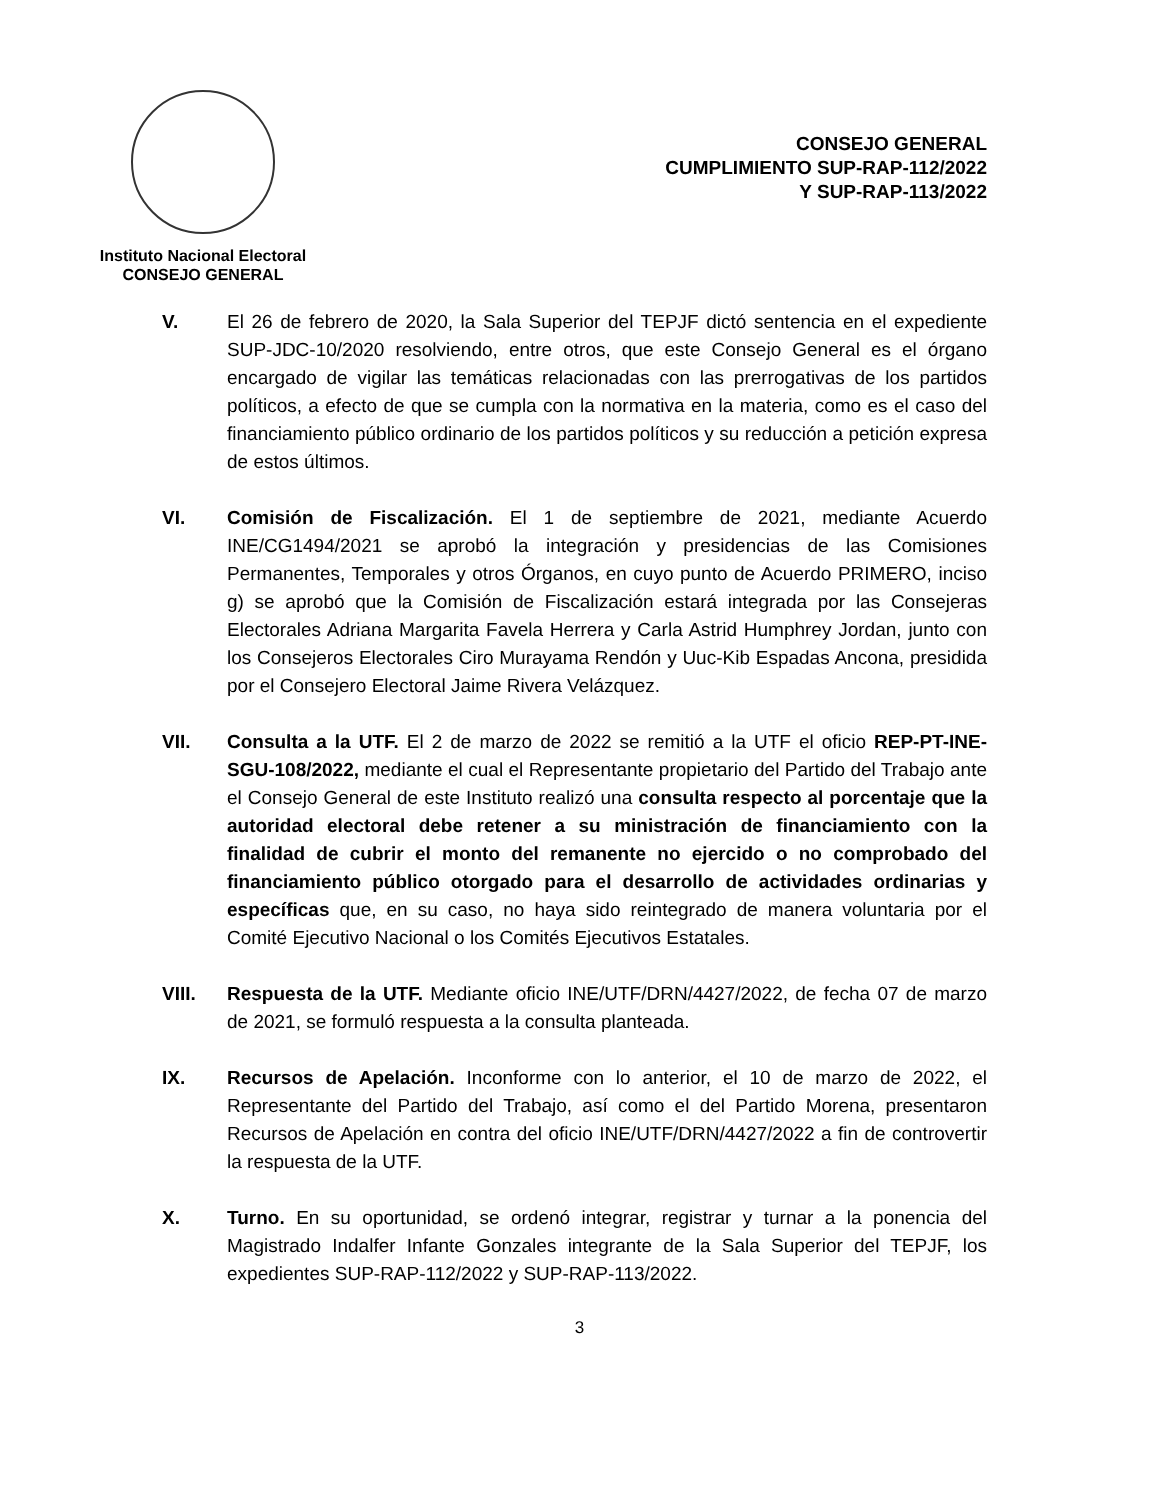Instituto Nacional Electoral
CONSEJO GENERAL
CONSEJO GENERAL
CUMPLIMIENTO SUP-RAP-112/2022
Y SUP-RAP-113/2022
V. El 26 de febrero de 2020, la Sala Superior del TEPJF dictó sentencia en el expediente SUP-JDC-10/2020 resolviendo, entre otros, que este Consejo General es el órgano encargado de vigilar las temáticas relacionadas con las prerrogativas de los partidos políticos, a efecto de que se cumpla con la normativa en la materia, como es el caso del financiamiento público ordinario de los partidos políticos y su reducción a petición expresa de estos últimos.
VI. Comisión de Fiscalización. El 1 de septiembre de 2021, mediante Acuerdo INE/CG1494/2021 se aprobó la integración y presidencias de las Comisiones Permanentes, Temporales y otros Órganos, en cuyo punto de Acuerdo PRIMERO, inciso g) se aprobó que la Comisión de Fiscalización estará integrada por las Consejeras Electorales Adriana Margarita Favela Herrera y Carla Astrid Humphrey Jordan, junto con los Consejeros Electorales Ciro Murayama Rendón y Uuc-Kib Espadas Ancona, presidida por el Consejero Electoral Jaime Rivera Velázquez.
VII. Consulta a la UTF. El 2 de marzo de 2022 se remitió a la UTF el oficio REP-PT-INE-SGU-108/2022, mediante el cual el Representante propietario del Partido del Trabajo ante el Consejo General de este Instituto realizó una consulta respecto al porcentaje que la autoridad electoral debe retener a su ministración de financiamiento con la finalidad de cubrir el monto del remanente no ejercido o no comprobado del financiamiento público otorgado para el desarrollo de actividades ordinarias y específicas que, en su caso, no haya sido reintegrado de manera voluntaria por el Comité Ejecutivo Nacional o los Comités Ejecutivos Estatales.
VIII. Respuesta de la UTF. Mediante oficio INE/UTF/DRN/4427/2022, de fecha 07 de marzo de 2021, se formuló respuesta a la consulta planteada.
IX. Recursos de Apelación. Inconforme con lo anterior, el 10 de marzo de 2022, el Representante del Partido del Trabajo, así como el del Partido Morena, presentaron Recursos de Apelación en contra del oficio INE/UTF/DRN/4427/2022 a fin de controvertir la respuesta de la UTF.
X. Turno. En su oportunidad, se ordenó integrar, registrar y turnar a la ponencia del Magistrado Indalfer Infante Gonzales integrante de la Sala Superior del TEPJF, los expedientes SUP-RAP-112/2022 y SUP-RAP-113/2022.
3